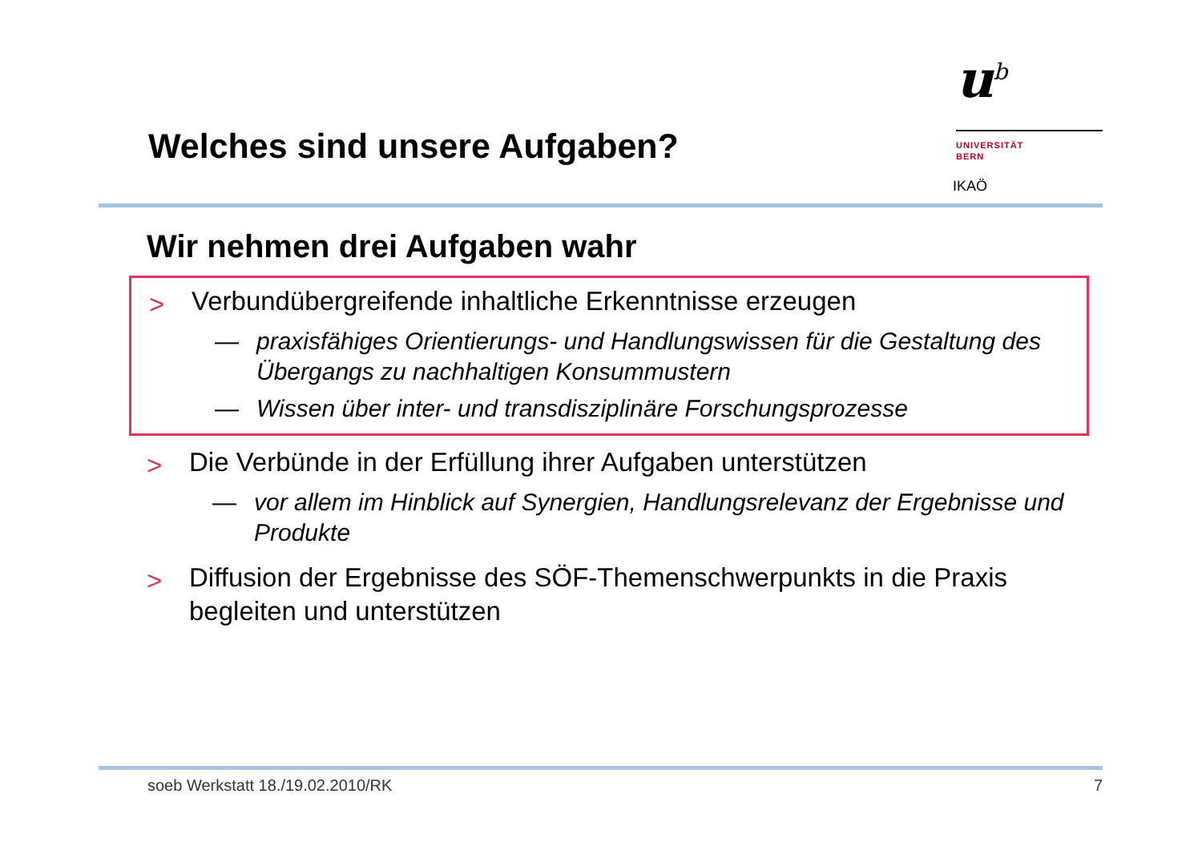Welches sind unsere Aufgaben?
u<sup>b</sup>
UNIVERSITÄT
BERN
IKAÖ
Wir nehmen drei Aufgaben wahr
> Verbundübergreifende inhaltliche Erkenntnisse erzeugen
— praxisfähiges Orientierungs- und Handlungswissen für die Gestaltung des Übergangs zu nachhaltigen Konsummustern
— Wissen über inter- und transdisziplinäre Forschungsprozesse
> Die Verbünde in der Erfüllung ihrer Aufgaben unterstützen
— vor allem im Hinblick auf Synergien, Handlungsrelevanz der Ergebnisse und Produkte
> Diffusion der Ergebnisse des SÖF-Themenschwerpunkts in die Praxis begleiten und unterstützen
soeb Werkstatt 18./19.02.2010/RK 7